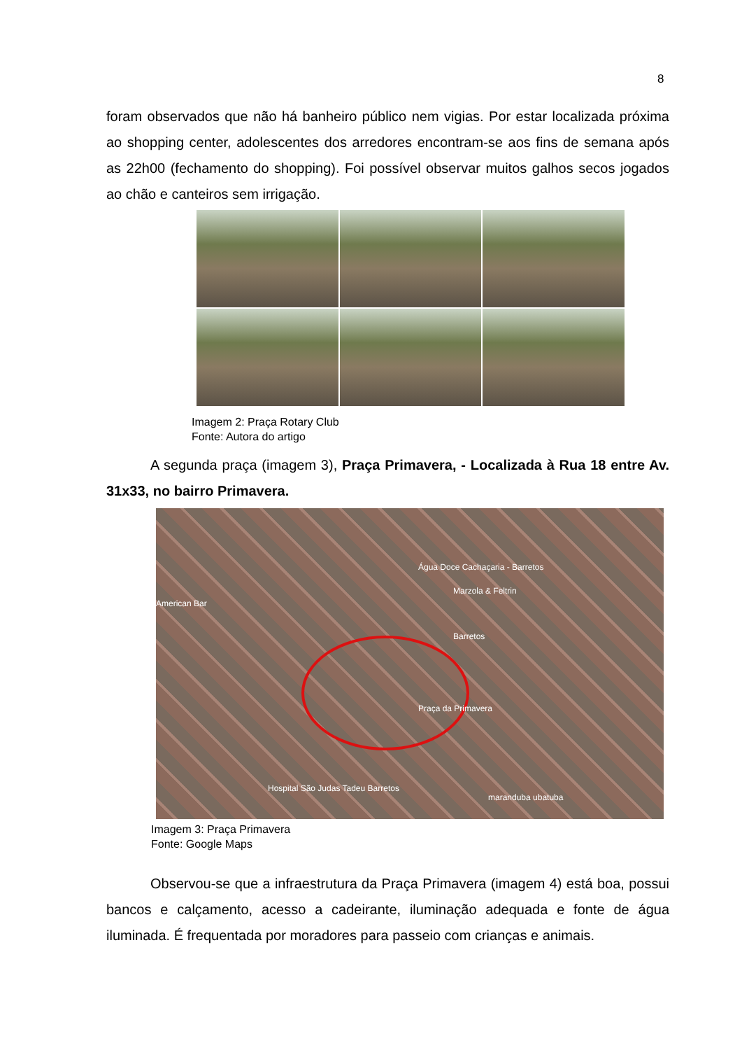8
foram observados que não há banheiro público nem vigias. Por estar localizada próxima ao shopping center, adolescentes dos arredores encontram-se aos fins de semana após as 22h00 (fechamento do shopping). Foi possível observar muitos galhos secos jogados ao chão e canteiros sem irrigação.
Imagem 2: Praça Rotary Club
Fonte: Autora do artigo
A segunda praça (imagem 3), Praça Primavera, - Localizada à Rua 18 entre Av. 31x33, no bairro Primavera.
Praça da Primavera
American Bar
Água Doce Cachaçaria - Barretos
Marzola & Feltrin
Barretos
Hospital São Judas Tadeu Barretos
maranduba ubatuba
Imagem 3: Praça Primavera
Fonte: Google Maps
Observou-se que a infraestrutura da Praça Primavera (imagem 4) está boa, possui bancos e calçamento, acesso a cadeirante, iluminação adequada e fonte de água iluminada. É frequentada por moradores para passeio com crianças e animais.